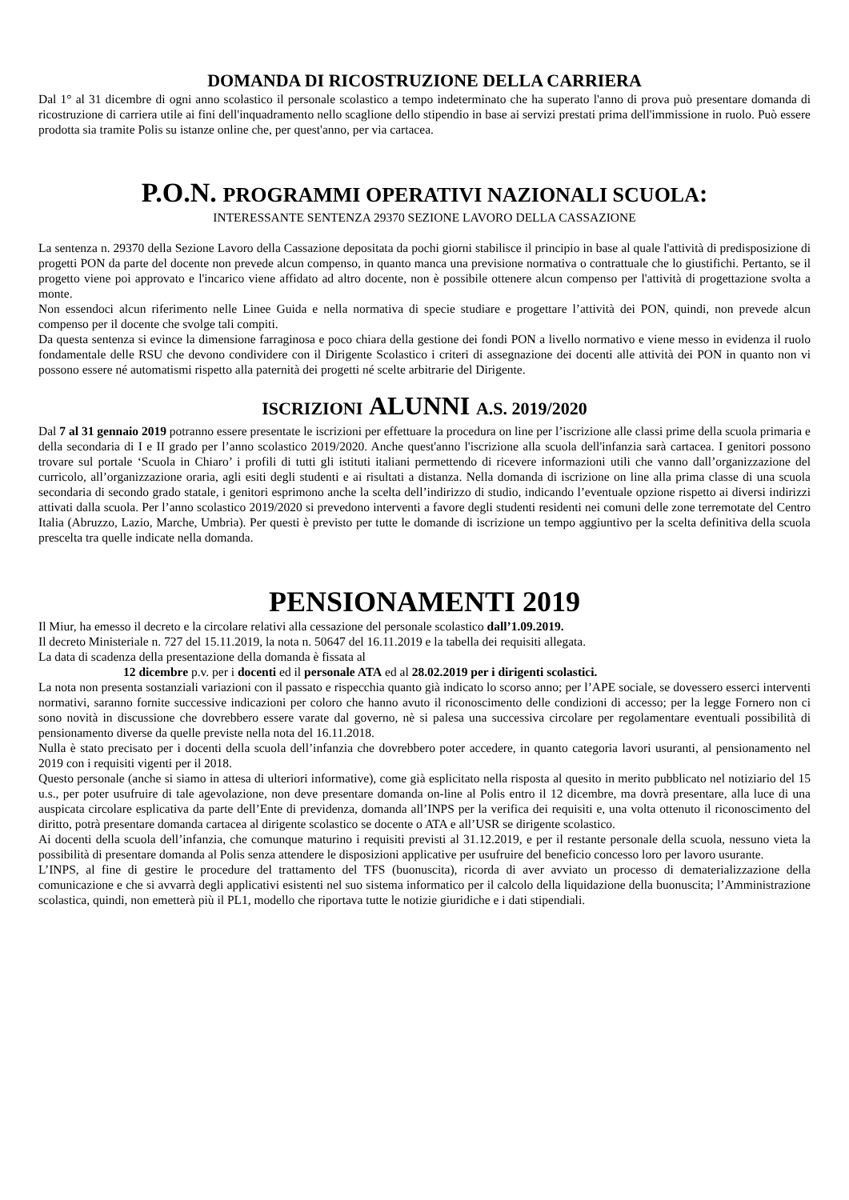DOMANDA DI RICOSTRUZIONE DELLA CARRIERA
Dal 1° al 31 dicembre di ogni anno scolastico il personale scolastico a tempo indeterminato che ha superato l'anno di prova può presentare domanda di ricostruzione di carriera utile ai fini dell'inquadramento nello scaglione dello stipendio in base ai servizi prestati prima dell'immissione in ruolo. Può essere prodotta sia tramite Polis su istanze online che, per quest'anno, per via cartacea.
P.O.N. PROGRAMMI OPERATIVI NAZIONALI SCUOLA:
INTERESSANTE SENTENZA 29370 SEZIONE LAVORO DELLA CASSAZIONE
La sentenza n. 29370 della Sezione Lavoro della Cassazione depositata da pochi giorni stabilisce il principio in base al quale l'attività di predisposizione di progetti PON da parte del docente non prevede alcun compenso, in quanto manca una previsione normativa o contrattuale che lo giustifichi. Pertanto, se il progetto viene poi approvato e l'incarico viene affidato ad altro docente, non è possibile ottenere alcun compenso per l'attività di progettazione svolta a monte.
Non essendoci alcun riferimento nelle Linee Guida e nella normativa di specie studiare e progettare l’attività dei PON, quindi, non prevede alcun compenso per il docente che svolge tali compiti.
Da questa sentenza si evince la dimensione farraginosa e poco chiara della gestione dei fondi PON a livello normativo e viene messo in evidenza il ruolo fondamentale delle RSU che devono condividere con il Dirigente Scolastico i criteri di assegnazione dei docenti alle attività dei PON in quanto non vi possono essere né automatismi rispetto alla paternità dei progetti né scelte arbitrarie del Dirigente.
ISCRIZIONI ALUNNI A.S. 2019/2020
Dal 7 al 31 gennaio 2019 potranno essere presentate le iscrizioni per effettuare la procedura on line per l’iscrizione alle classi prime della scuola primaria e della secondaria di I e II grado per l’anno scolastico 2019/2020. Anche quest'anno l'iscrizione alla scuola dell'infanzia sarà cartacea. I genitori possono trovare sul portale ‘Scuola in Chiaro’ i profili di tutti gli istituti italiani permettendo di ricevere informazioni utili che vanno dall’organizzazione del curricolo, all’organizzazione oraria, agli esiti degli studenti e ai risultati a distanza. Nella domanda di iscrizione on line alla prima classe di una scuola secondaria di secondo grado statale, i genitori esprimono anche la scelta dell’indirizzo di studio, indicando l’eventuale opzione rispetto ai diversi indirizzi attivati dalla scuola. Per l’anno scolastico 2019/2020 si prevedono interventi a favore degli studenti residenti nei comuni delle zone terremotate del Centro Italia (Abruzzo, Lazio, Marche, Umbria). Per questi è previsto per tutte le domande di iscrizione un tempo aggiuntivo per la scelta definitiva della scuola prescelta tra quelle indicate nella domanda.
PENSIONAMENTI 2019
Il Miur, ha emesso il decreto e la circolare relativi alla cessazione del personale scolastico dall’1.09.2019.
Il decreto Ministeriale n. 727 del 15.11.2019, la nota n. 50647 del 16.11.2019 e la tabella dei requisiti allegata.
La data di scadenza della presentazione della domanda è fissata al
12 dicembre p.v. per i docenti ed il personale ATA ed al 28.02.2019 per i dirigenti scolastici.
La nota non presenta sostanziali variazioni con il passato e rispecchia quanto già indicato lo scorso anno; per l’APE sociale, se dovessero esserci interventi normativi, saranno fornite successive indicazioni per coloro che hanno avuto il riconoscimento delle condizioni di accesso; per la legge Fornero non ci sono novità in discussione che dovrebbero essere varate dal governo, nè si palesa una successiva circolare per regolamentare eventuali possibilità di pensionamento diverse da quelle previste nella nota del 16.11.2018.
Nulla è stato precisato per i docenti della scuola dell’infanzia che dovrebbero poter accedere, in quanto categoria lavori usuranti, al pensionamento nel 2019 con i requisiti vigenti per il 2018.
Questo personale (anche si siamo in attesa di ulteriori informative), come già esplicitato nella risposta al quesito in merito pubblicato nel notiziario del 15 u.s., per poter usufruire di tale agevolazione, non deve presentare domanda on-line al Polis entro il 12 dicembre, ma dovrà presentare, alla luce di una auspicata circolare esplicativa da parte dell’Ente di previdenza, domanda all’INPS per la verifica dei requisiti e, una volta ottenuto il riconoscimento del diritto, potrà presentare domanda cartacea al dirigente scolastico se docente o ATA e all’USR se dirigente scolastico.
Ai docenti della scuola dell’infanzia, che comunque maturino i requisiti previsti al 31.12.2019, e per il restante personale della scuola, nessuno vieta la possibilità di presentare domanda al Polis senza attendere le disposizioni applicative per usufruire del beneficio concesso loro per lavoro usurante.
L’INPS, al fine di gestire le procedure del trattamento del TFS (buonuscita), ricorda di aver avviato un processo di dematerializzazione della comunicazione e che si avvarrà degli applicativi esistenti nel suo sistema informatico per il calcolo della liquidazione della buonuscita; l’Amministrazione scolastica, quindi, non emetterà più il PL1, modello che riportava tutte le notizie giuridiche e i dati stipendiali.